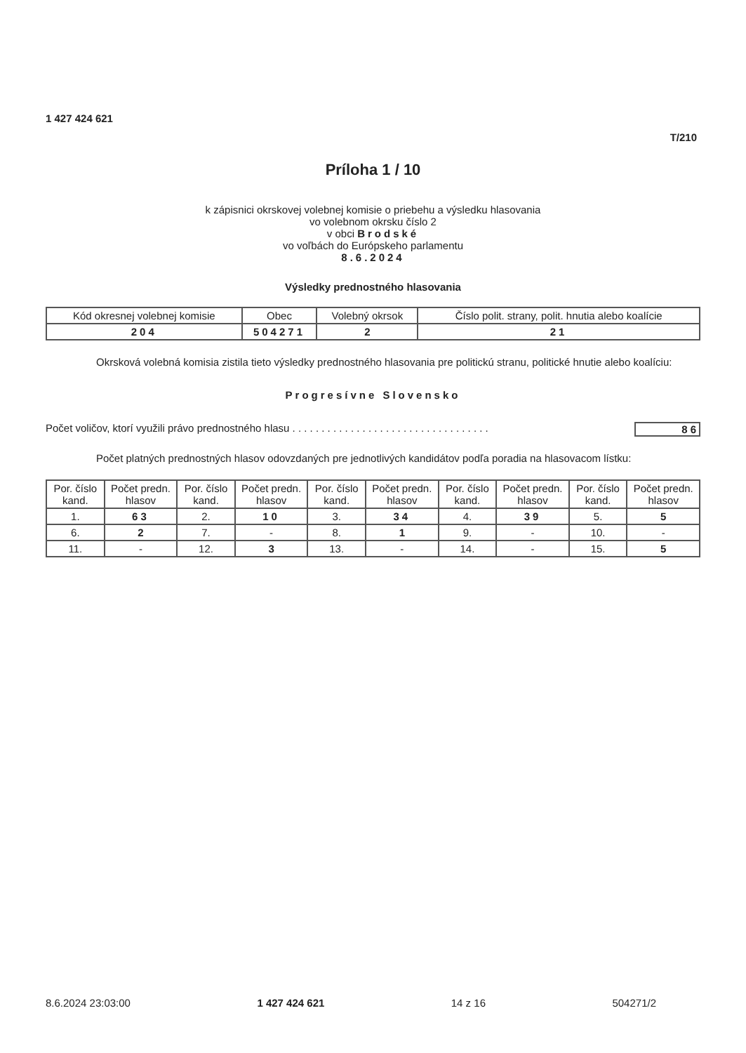1 427 424 621
T/210
Príloha 1 / 10
k zápisnici okrskovej volebnej komisie o priebehu a výsledku hlasovania
vo volebnom okrsku číslo 2
v obci Brodské
vo voľbách do Európskeho parlamentu
8.6.2024
Výsledky prednostného hlasovania
| Kód okresnej volebnej komisie | Obec | Volebný okrsok | Číslo polit. strany, polit. hnutia alebo koalície |
| --- | --- | --- | --- |
| 204 | 504271 | 2 | 21 |
Okrsková volebná komisia zistila tieto výsledky prednostného hlasovania pre politickú stranu, politické hnutie alebo koalíciu:
Progresívne Slovensko
Počet voličov, ktorí využili právo prednostného hlasu . . . . . . . . . . . . . . . . . . . . . . . . . . . . . . . . . . 86
Počet platných prednostných hlasov odovzdaných pre jednotlivých kandidátov podľa poradia na hlasovacom lístku:
| Por. číslo kand. | Počet predn. hlasov | Por. číslo kand. | Počet predn. hlasov | Por. číslo kand. | Počet predn. hlasov | Por. číslo kand. | Počet predn. hlasov | Por. číslo kand. | Počet predn. hlasov |
| --- | --- | --- | --- | --- | --- | --- | --- | --- | --- |
| 1. | 63 | 2. | 10 | 3. | 34 | 4. | 39 | 5. | 5 |
| 6. | 2 | 7. | - | 8. | 1 | 9. | - | 10. | - |
| 11. | - | 12. | 3 | 13. | - | 14. | - | 15. | 5 |
8.6.2024 23:03:00 1 427 424 621 14 z 16 504271/2